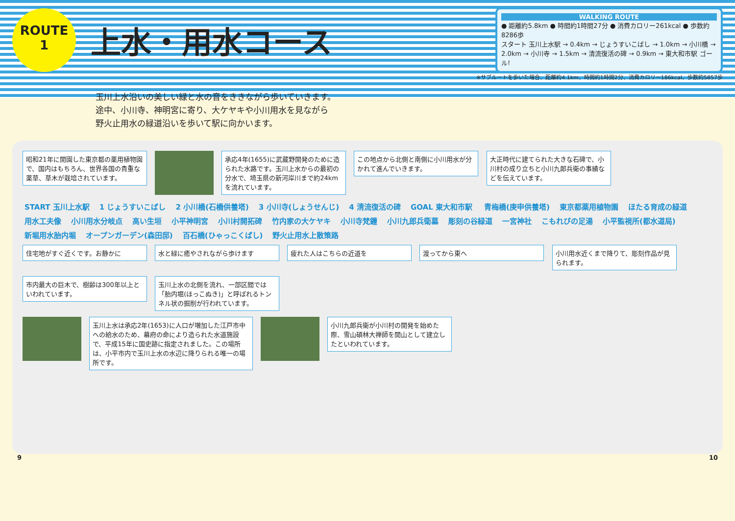ROUTE
1
上水・用水コース
WALKING ROUTE
● 距離約5.8km ● 時間約1時間27分 ● 消費カロリー261kcal ● 歩数約8286歩
スタート 玉川上水駅 → 0.4km → じょうすいこばし → 1.0km → 小川橋 → 2.0km → 小川寺 → 1.5km → 清流復活の碑 → 0.9km → 東大和市駅 ゴール!
※サブルートを歩いた場合、距離約4.1km、時間約1時間2分、消費カロリー186kcal、歩数約5857歩
玉川上水沿いの美しい緑と水の音をききながら歩いていきます。
途中、小川寺、神明宮に寄り、大ケヤキや小川用水を見ながら
野火止用水の緑道沿いを歩いて駅に向かいます。
昭和21年に開園した東京都の薬用植物園で、国内はもちろん、世界各国の貴重な薬草、草木が栽培されています。
承応4年(1655)に武蔵野開発のために造られた水路です。玉川上水からの最初の分水で、埼玉県の新河岸川まで約24kmを流れています。
この地点から北側と南側に小川用水が分かれて進んでいきます。
大正時代に建てられた大きな石碑で、小川村の成り立ちと小川九郎兵衛の事績などを伝えています。
START 玉川上水駅 1 じょうすいこばし 2 小川橋(石橋供養塔) 3 小川寺(しょうせんじ) 4 清流復活の碑 GOAL 東大和市駅 青梅橋(庚申供養塔) 東京都薬用植物園 ほたる育成の緑道 用水工夫像 小川用水分岐点 高い生垣 小平神明宮 小川村開拓碑 竹内家の大ケヤキ 小川寺梵鐘 小川九郎兵衛墓 彫刻の谷緑道 一宮神社 こもれびの足湯 小平監視所(都水道局) 新堀用水胎内堀 オープンガーデン(森田邸) 百石橋(ひゃっこくばし) 野火止用水上散策路
住宅地がすぐ近くです。お静かに 水と緑に癒やされながら歩けます 疲れた人はこちらの近道を 渡ってから東へ
小川用水近くまで降りて、彫刻作品が見られます。
市内最大の巨木で、樹齢は300年以上といわれています。
玉川上水の北側を流れ、一部区間では「胎内堀(ほっこぬき)」と呼ばれるトンネル状の掘削が行われています。
玉川上水は承応2年(1653)に人口が増加した江戸市中への給水のため、幕府の命により造られた水道施設で、平成15年に国史跡に指定されました。この場所は、小平市内で玉川上水の水辺に降りられる唯一の場所です。
小川九郎兵衛が小川村の開発を始めた際、雪山碩林大禅師を開山として建立したといわれています。
9 10